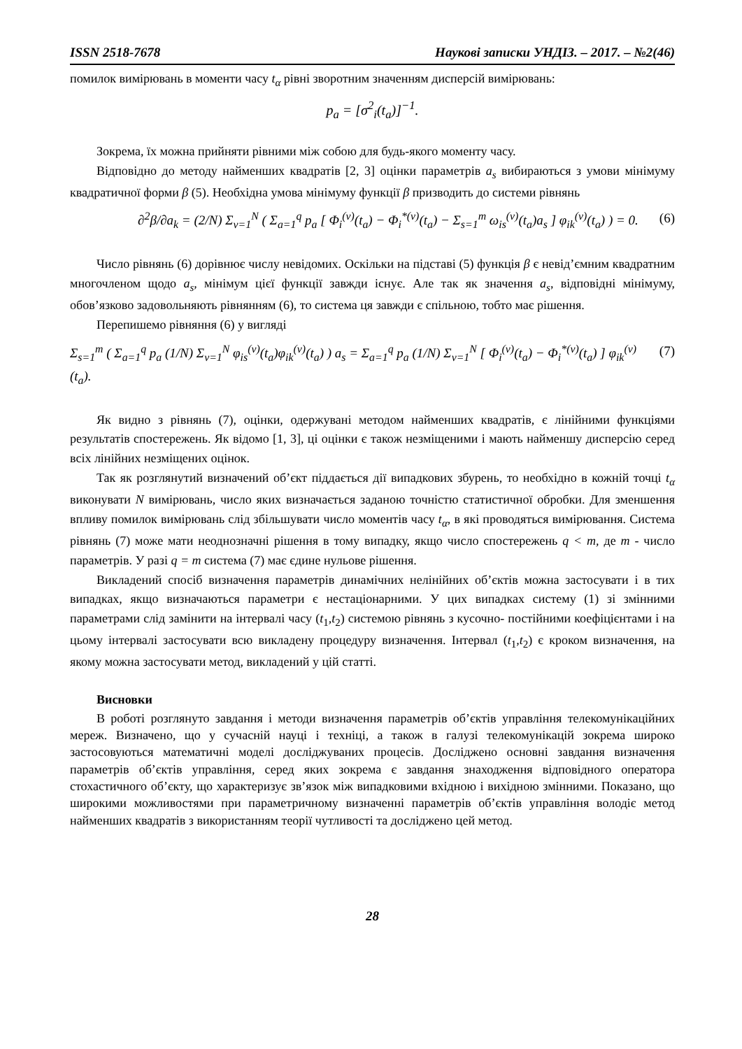ISSN 2518-7678 Наукові записки УНДІЗ. – 2017. – №2(46)
помилок вимірювань в моменти часу t<sub>α</sub> рівні зворотним значенням дисперсій вимірювань:
p<sub>a</sub> = [σ<sup>2</sup><sub>i</sub>(t<sub>a</sub>)]<sup>−1</sup>.
Зокрема, їх можна прийняти рівними між собою для будь-якого моменту часу.
Відповідно до методу найменших квадратів [2, 3] оцінки параметрів a<sub>s</sub> вибираються з умови мінімуму квадратичної форми β (5). Необхідна умова мінімуму функції β призводить до системи рівнянь
∂<sup>2</sup>β/∂a<sub>k</sub> = (2/N) Σ<sub>v=1</sub><sup>N</sup> ( Σ<sub>a=1</sub><sup>q</sup> p<sub>a</sub> [ Φ<sub>i</sub><sup>(v)</sup>(t<sub>a</sub>) − Φ<sub>i</sub><sup>*(v)</sup>(t<sub>a</sub>) − Σ<sub>s=1</sub><sup>m</sup> ω<sub>is</sub><sup>(v)</sup>(t<sub>a</sub>)a<sub>s</sub> ] φ<sub>ik</sub><sup>(v)</sup>(t<sub>a</sub>) ) = 0. (6)
Число рівнянь (6) дорівнює числу невідомих. Оскільки на підставі (5) функція β є невід’ємним квадратним многочленом щодо a<sub>s</sub>, мінімум цієї функції завжди існує. Але так як значення a<sub>s</sub>, відповідні мінімуму, обов’язково задовольняють рівнянням (6), то система ця завжди є спільною, тобто має рішення.
Перепишемо рівняння (6) у вигляді
Σ<sub>s=1</sub><sup>m</sup> ( Σ<sub>a=1</sub><sup>q</sup> p<sub>a</sub> (1/N) Σ<sub>v=1</sub><sup>N</sup> φ<sub>is</sub><sup>(v)</sup>(t<sub>a</sub>)φ<sub>ik</sub><sup>(v)</sup>(t<sub>a</sub>) ) a<sub>s</sub> = Σ<sub>a=1</sub><sup>q</sup> p<sub>a</sub> (1/N) Σ<sub>v=1</sub><sup>N</sup> [ Φ<sub>i</sub><sup>(v)</sup>(t<sub>a</sub>) − Φ<sub>i</sub><sup>*(v)</sup>(t<sub>a</sub>) ] φ<sub>ik</sub><sup>(v)</sup>(t<sub>a</sub>). (7)
Як видно з рівнянь (7), оцінки, одержувані методом найменших квадратів, є лінійними функціями результатів спостережень. Як відомо [1, 3], ці оцінки є також незміщеними і мають найменшу дисперсію серед всіх лінійних незміщених оцінок.
Так як розглянутий визначений об’єкт піддається дії випадкових збурень, то необхідно в кожній точці t<sub>α</sub> виконувати N вимірювань, число яких визначається заданою точністю статистичної обробки. Для зменшення впливу помилок вимірювань слід збільшувати число моментів часу t<sub>α</sub>, в які проводяться вимірювання. Система рівнянь (7) може мати неоднозначні рішення в тому випадку, якщо число спостережень q < m, де m - число параметрів. У разі q = m система (7) має єдине нульове рішення.
Викладений спосіб визначення параметрів динамічних нелінійних об’єктів можна застосувати і в тих випадках, якщо визначаються параметри є нестаціонарними. У цих випадках систему (1) зі змінними параметрами слід замінити на інтервалі часу (t<sub>1</sub>,t<sub>2</sub>) системою рівнянь з кусочно- постійними коефіцієнтами і на цьому інтервалі застосувати всю викладену процедуру визначення. Інтервал (t<sub>1</sub>,t<sub>2</sub>) є кроком визначення, на якому можна застосувати метод, викладений у цій статті.
Висновки
В роботі розглянуто завдання і методи визначення параметрів об’єктів управління телекомунікаційних мереж. Визначено, що у сучасній науці і техніці, а також в галузі телекомунікацій зокрема широко застосовуються математичні моделі досліджуваних процесів. Досліджено основні завдання визначення параметрів об’єктів управління, серед яких зокрема є завдання знаходження відповідного оператора стохастичного об’єкту, що характеризує зв’язок між випадковими вхідною і вихідною змінними. Показано, що широкими можливостями при параметричному визначенні параметрів об’єктів управління володіє метод найменших квадратів з використанням теорії чутливості та досліджено цей метод.
28